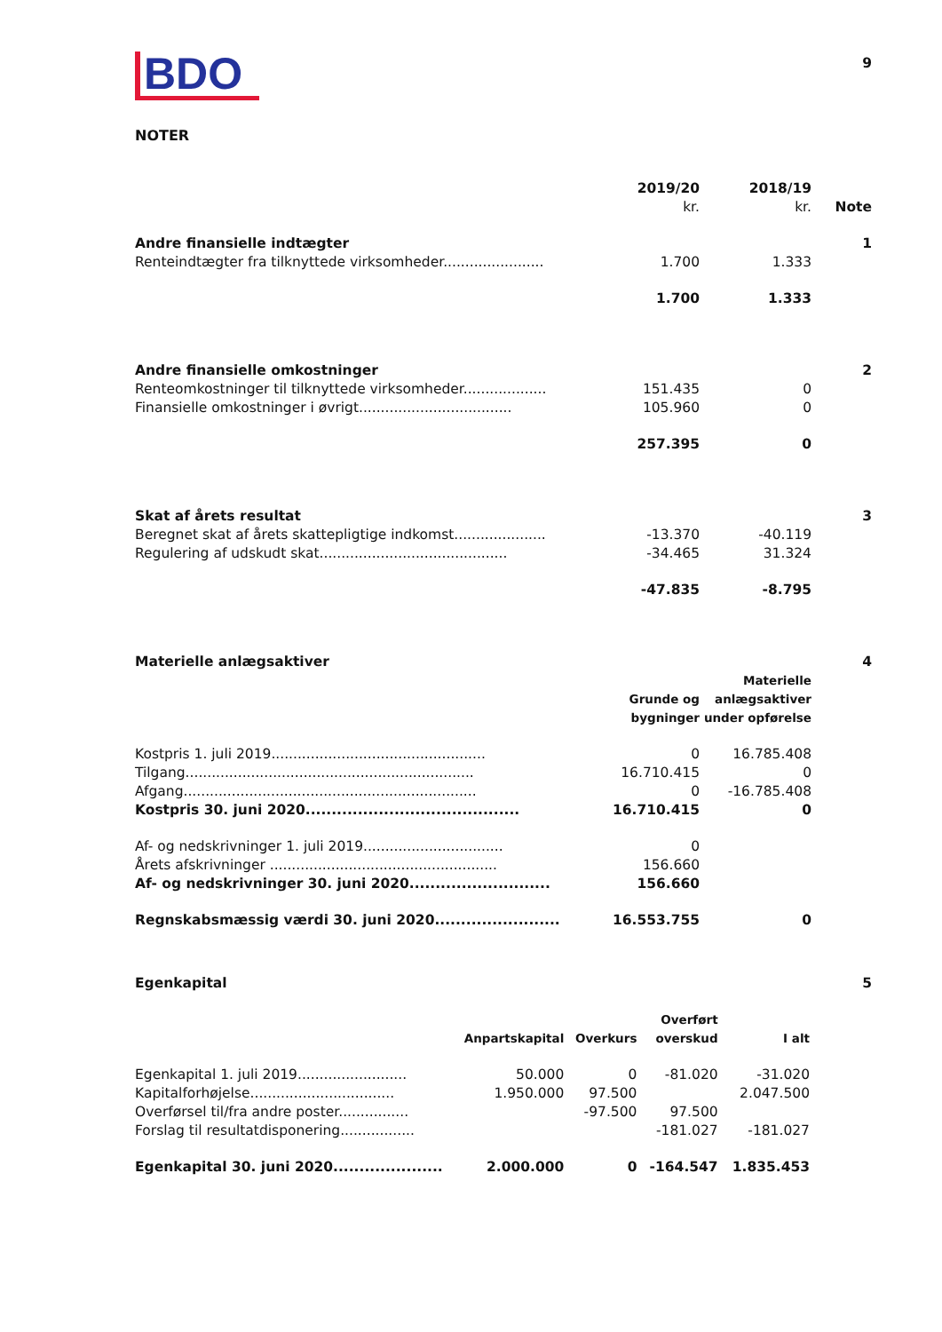BDO
9
NOTER
| | 2019/20 kr. | 2018/19 kr. | Note |
| Andre finansielle indtægter | | | 1 |
| Renteindtægter fra tilknyttede virksomheder....................... | 1.700 | 1.333 | |
| | 1.700 | 1.333 | |
| Andre finansielle omkostninger | | | 2 |
| Renteomkostninger til tilknyttede virksomheder................... | 151.435 | 0 | |
| Finansielle omkostninger i øvrigt................................... | 105.960 | 0 | |
| | 257.395 | 0 | |
| Skat af årets resultat | | | 3 |
| Beregnet skat af årets skattepligtige indkomst..................... | -13.370 | -40.119 | |
| Regulering af udskudt skat........................................... | -34.465 | 31.324 | |
| | -47.835 | -8.795 | |
| Materielle anlægsaktiver | | | 4 |
| | Grunde og bygninger | Materielle anlægsaktiver under opførelse | |
| Kostpris 1. juli 2019................................................. | 0 | 16.785.408 | |
| Tilgang.................................................................. | 16.710.415 | 0 | |
| Afgang................................................................... | 0 | -16.785.408 | |
| Kostpris 30. juni 2020......................................... | 16.710.415 | 0 | |
| Af- og nedskrivninger 1. juli 2019................................ | 0 | | |
| Årets afskrivninger .................................................... | 156.660 | | |
| Af- og nedskrivninger 30. juni 2020........................... | 156.660 | | |
| Regnskabsmæssig værdi 30. juni 2020........................ | 16.553.755 | 0 | |
| Egenkapital | | | 5 |
| | Anpartskapital | Overkurs | Overført overskud | I alt |
| Egenkapital 1. juli 2019......................... | 50.000 | 0 | -81.020 | -31.020 |
| Kapitalforhøjelse................................. | 1.950.000 | 97.500 | | 2.047.500 |
| Overførsel til/fra andre poster................ | | -97.500 | 97.500 | |
| Forslag til resultatdisponering................. | | | -181.027 | -181.027 |
| Egenkapital 30. juni 2020..................... | 2.000.000 | 0 | -164.547 | 1.835.453 |